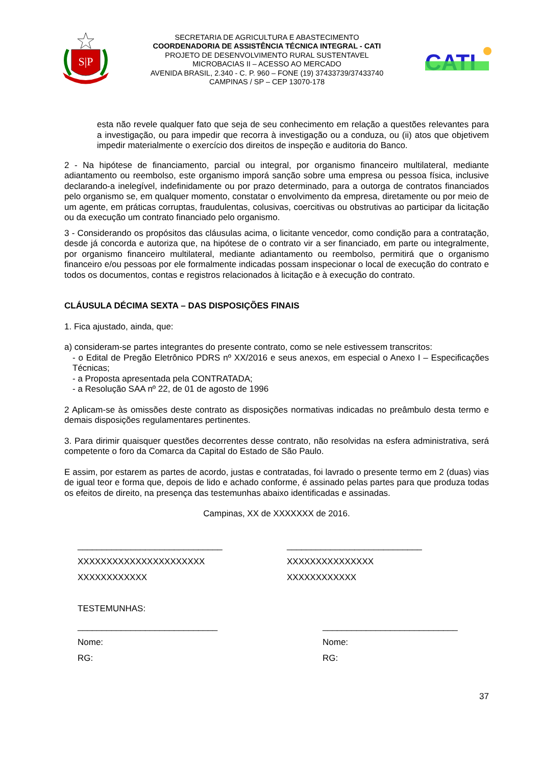S|P
SECRETARIA DE AGRICULTURA E ABASTECIMENTO
COORDENADORIA DE ASSISTÊNCIA TÉCNICA INTEGRAL - CATI
PROJETO DE DESENVOLVIMENTO RURAL SUSTENTAVEL
MICROBACIAS II – ACESSO AO MERCADO
AVENIDA BRASIL, 2.340 - C. P. 960 – FONE (19) 37433739/37433740
CAMPINAS / SP – CEP 13070-178
CATI
esta não revele qualquer fato que seja de seu conhecimento em relação a questões relevantes para a investigação, ou para impedir que recorra à investigação ou a conduza, ou (ii) atos que objetivem impedir materialmente o exercício dos direitos de inspeção e auditoria do Banco.
2 - Na hipótese de financiamento, parcial ou integral, por organismo financeiro multilateral, mediante adiantamento ou reembolso, este organismo imporá sanção sobre uma empresa ou pessoa física, inclusive declarando-a inelegível, indefinidamente ou por prazo determinado, para a outorga de contratos financiados pelo organismo se, em qualquer momento, constatar o envolvimento da empresa, diretamente ou por meio de um agente, em práticas corruptas, fraudulentas, colusivas, coercitivas ou obstrutivas ao participar da licitação ou da execução um contrato financiado pelo organismo.
3 - Considerando os propósitos das cláusulas acima, o licitante vencedor, como condição para a contratação, desde já concorda e autoriza que, na hipótese de o contrato vir a ser financiado, em parte ou integralmente, por organismo financeiro multilateral, mediante adiantamento ou reembolso, permitirá que o organismo financeiro e/ou pessoas por ele formalmente indicadas possam inspecionar o local de execução do contrato e todos os documentos, contas e registros relacionados à licitação e à execução do contrato.
CLÁUSULA DÉCIMA SEXTA – DAS DISPOSIÇÕES FINAIS
1. Fica ajustado, ainda, que:
a) consideram-se partes integrantes do presente contrato, como se nele estivessem transcritos:
- o Edital de Pregão Eletrônico PDRS nº XX/2016 e seus anexos, em especial o Anexo I – Especificações Técnicas;
- a Proposta apresentada pela CONTRATADA;
- a Resolução SAA nº 22, de 01 de agosto de 1996
2 Aplicam-se às omissões deste contrato as disposições normativas indicadas no preâmbulo desta termo e demais disposições regulamentares pertinentes.
3. Para dirimir quaisquer questões decorrentes desse contrato, não resolvidas na esfera administrativa, será competente o foro da Comarca da Capital do Estado de São Paulo.
E assim, por estarem as partes de acordo, justas e contratadas, foi lavrado o presente termo em 2 (duas) vias de igual teor e forma que, depois de lido e achado conforme, é assinado pelas partes para que produza todas os efeitos de direito, na presença das testemunhas abaixo identificadas e assinadas.
Campinas, XX de XXXXXXX de 2016.
______________________________
XXXXXXXXXXXXXXXXXXXXXX
XXXXXXXXXXXX
____________________________
XXXXXXXXXXXXXXX
XXXXXXXXXXXX
TESTEMUNHAS:
_____________________________
Nome:
RG:
____________________________
Nome:
RG:
37